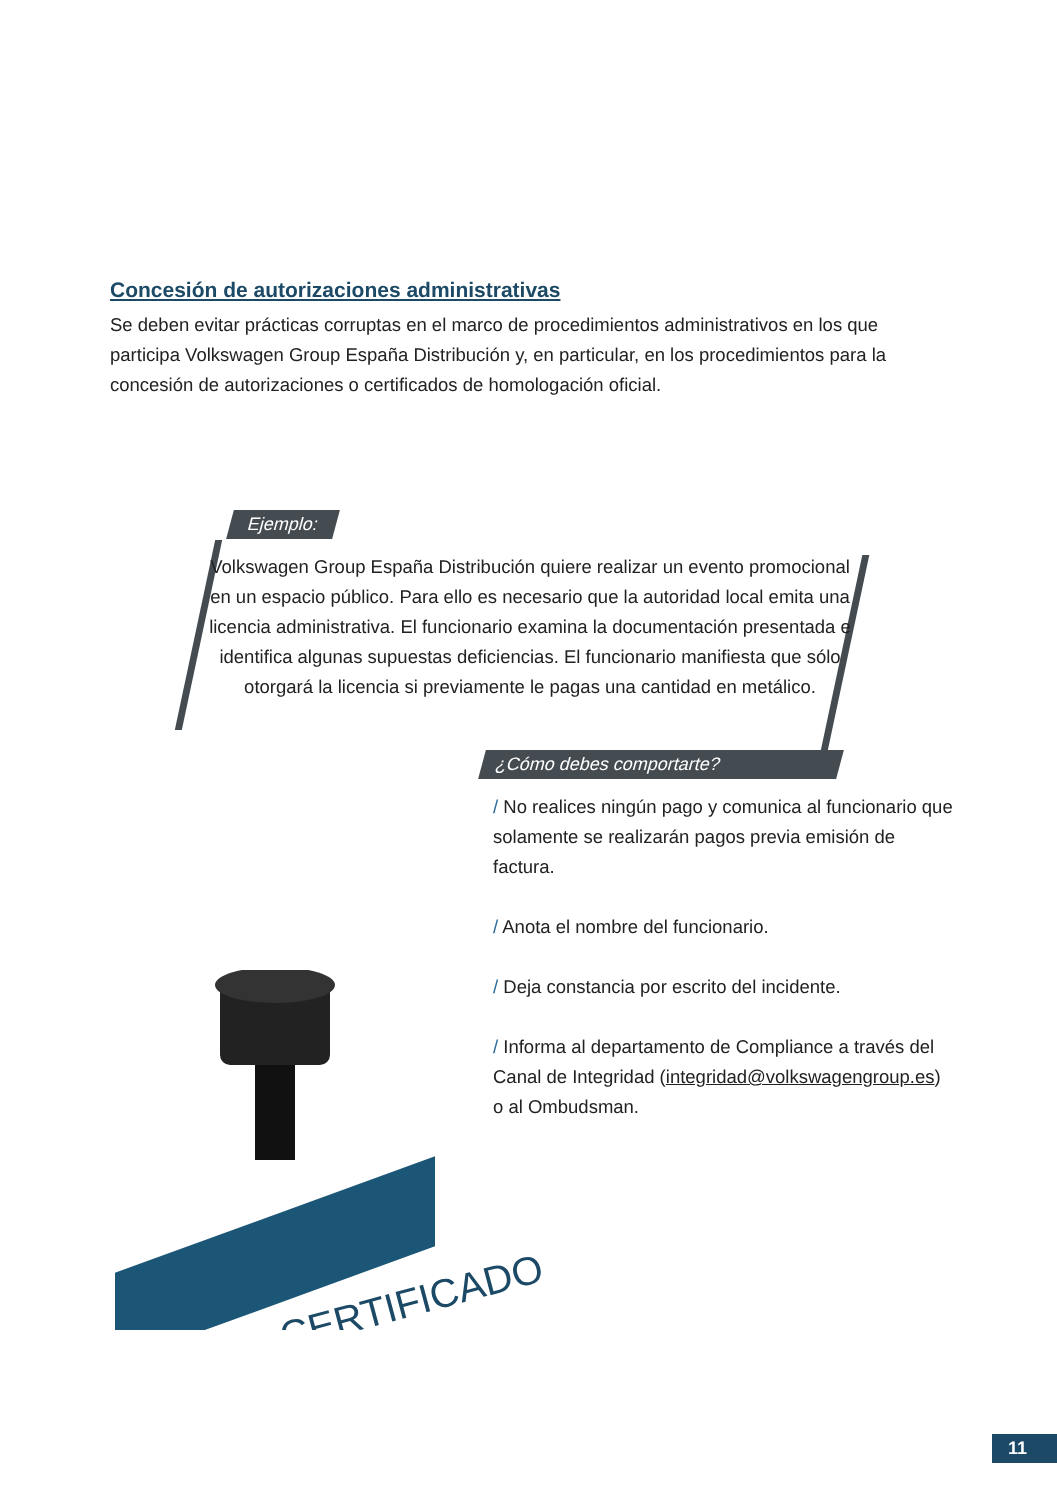Concesión de autorizaciones administrativas
Se deben evitar prácticas corruptas en el marco de procedimientos administrativos en los que participa Volkswagen Group España Distribución y, en particular, en los procedimientos para la concesión de autorizaciones o certificados de homologación oficial.
Ejemplo:
Volkswagen Group España Distribución quiere realizar un evento promocional en un espacio público. Para ello es necesario que la autoridad local emita una licencia administrativa. El funcionario examina la documentación presentada e identifica algunas supuestas deficiencias. El funcionario manifiesta que sólo otorgará la licencia si previamente le pagas una cantidad en metálico.
¿Cómo debes comportarte?
/ No realices ningún pago y comunica al funcionario que solamente se realizarán pagos previa emisión de factura.
/ Anota el nombre del funcionario.
/ Deja constancia por escrito del incidente.
/ Informa al departamento de Compliance a través del Canal de Integridad (integridad@volkswagengroup.es) o al Ombudsman.
CERTIFICADO
11